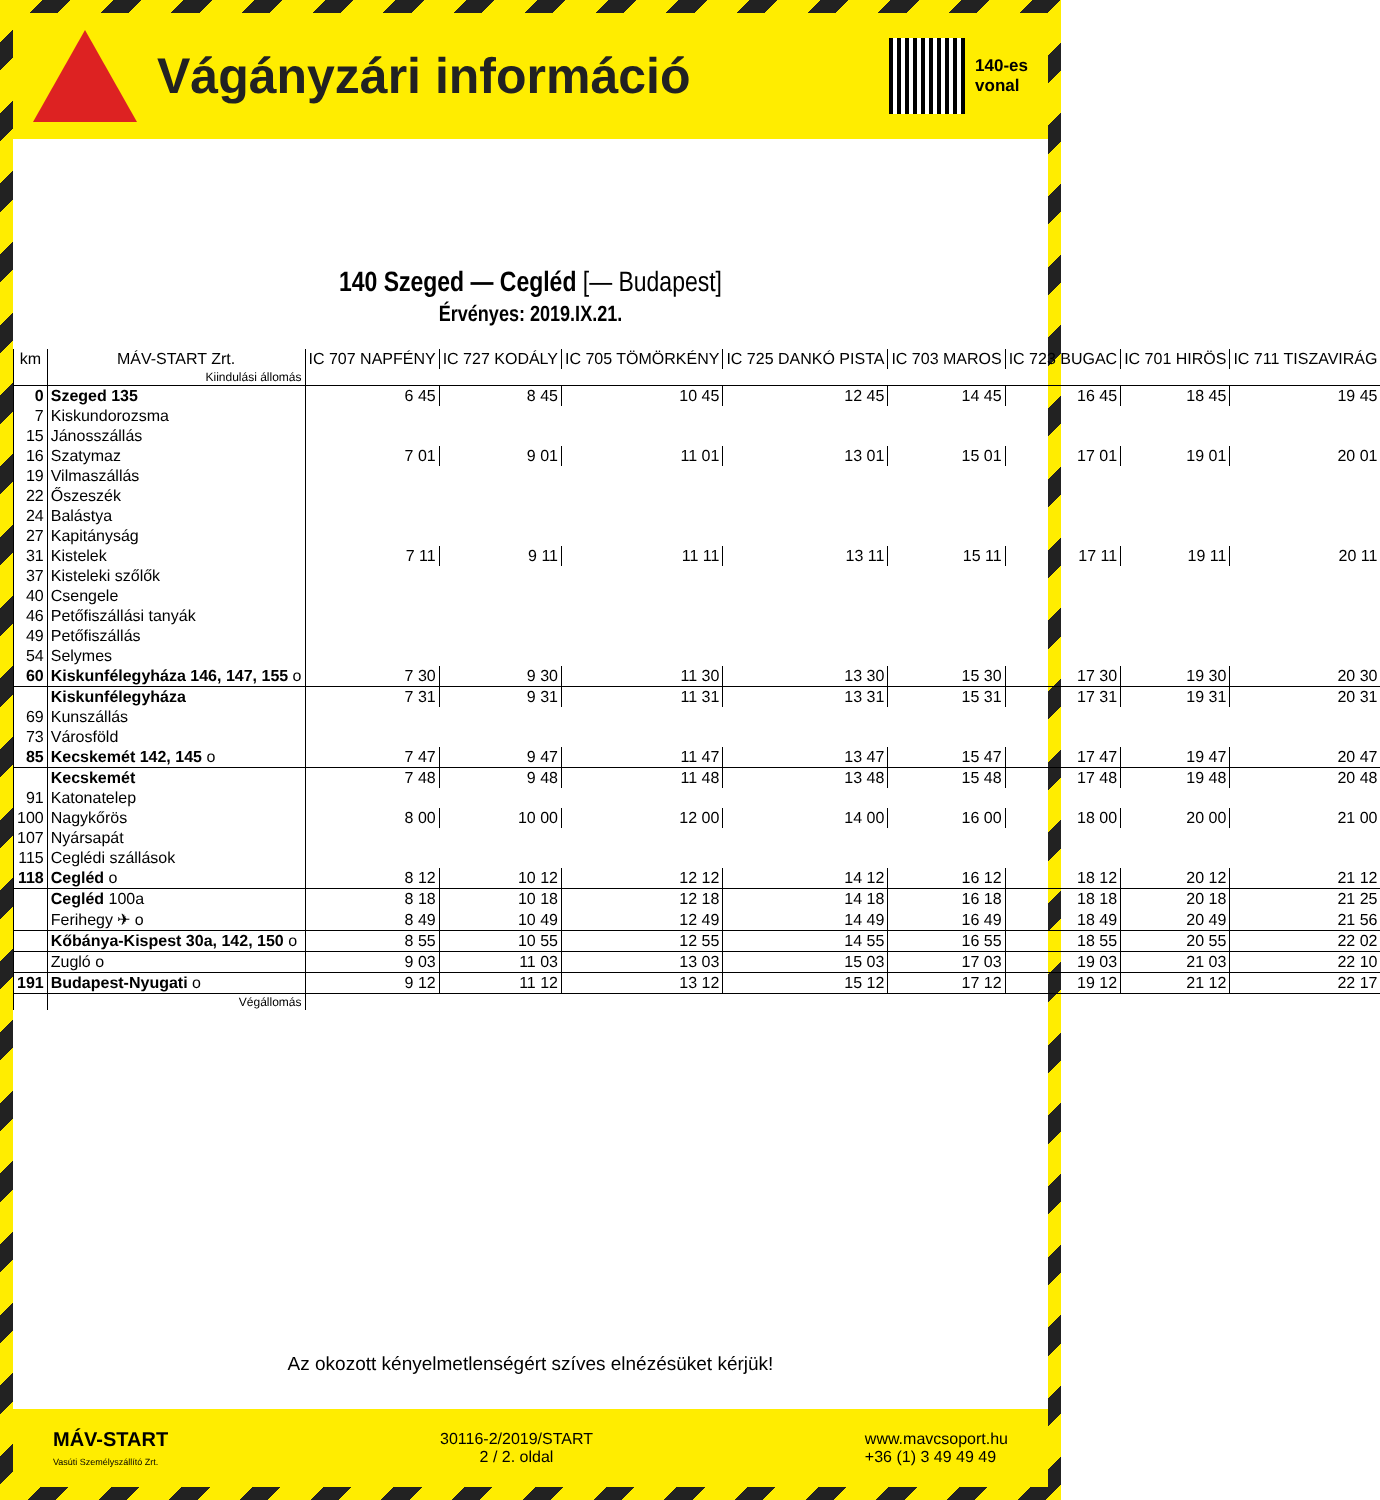Vágányzári információ
140-es
vonal
140 Szeged — Cegléd [— Budapest]
Érvényes: 2019.IX.21.
| km | MÁV-START Zrt. | IC 707 NAPFÉNY | IC 727 KODÁLY | IC 705 TÖMÖRKÉNY | IC 725 DANKÓ PISTA | IC 703 MAROS | IC 723 BUGAC | IC 701 HIRÖS | IC 711 TISZAVIRÁG |
| --- | --- | --- | --- | --- | --- | --- | --- | --- | --- |
| | Kiindulási állomás | | | | | | | | |
| 0 | Szeged 135 | 6 45 | 8 45 | 10 45 | 12 45 | 14 45 | 16 45 | 18 45 | 19 45 |
| 7 | Kiskundorozsma | | | | | | | | |
| 15 | Jánosszállás | | | | | | | | |
| 16 | Szatymaz | 7 01 | 9 01 | 11 01 | 13 01 | 15 01 | 17 01 | 19 01 | 20 01 |
| 19 | Vilmaszállás | | | | | | | | |
| 22 | Őszeszék | | | | | | | | |
| 24 | Balástya | | | | | | | | |
| 27 | Kapitányság | | | | | | | | |
| 31 | Kistelek | 7 11 | 9 11 | 11 11 | 13 11 | 15 11 | 17 11 | 19 11 | 20 11 |
| 37 | Kisteleki szőlők | | | | | | | | |
| 40 | Csengele | | | | | | | | |
| 46 | Petőfiszállási tanyák | | | | | | | | |
| 49 | Petőfiszállás | | | | | | | | |
| 54 | Selymes | | | | | | | | |
| 60 | Kiskunfélegyháza 146, 147, 155 o | 7 30 | 9 30 | 11 30 | 13 30 | 15 30 | 17 30 | 19 30 | 20 30 |
| | Kiskunfélegyháza | 7 31 | 9 31 | 11 31 | 13 31 | 15 31 | 17 31 | 19 31 | 20 31 |
| 69 | Kunszállás | | | | | | | | |
| 73 | Városföld | | | | | | | | |
| 85 | Kecskemét 142, 145 o | 7 47 | 9 47 | 11 47 | 13 47 | 15 47 | 17 47 | 19 47 | 20 47 |
| | Kecskemét | 7 48 | 9 48 | 11 48 | 13 48 | 15 48 | 17 48 | 19 48 | 20 48 |
| 91 | Katonatelep | | | | | | | | |
| 100 | Nagykőrös | 8 00 | 10 00 | 12 00 | 14 00 | 16 00 | 18 00 | 20 00 | 21 00 |
| 107 | Nyársapát | | | | | | | | |
| 115 | Ceglédi szállások | | | | | | | | |
| 118 | Cegléd o | 8 12 | 10 12 | 12 12 | 14 12 | 16 12 | 18 12 | 20 12 | 21 12 |
| | Cegléd 100a | 8 18 | 10 18 | 12 18 | 14 18 | 16 18 | 18 18 | 20 18 | 21 25 |
| | Ferihegy ✈ o | 8 49 | 10 49 | 12 49 | 14 49 | 16 49 | 18 49 | 20 49 | 21 56 |
| | Kőbánya-Kispest 30a, 142, 150 o | 8 55 | 10 55 | 12 55 | 14 55 | 16 55 | 18 55 | 20 55 | 22 02 |
| | Zugló o | 9 03 | 11 03 | 13 03 | 15 03 | 17 03 | 19 03 | 21 03 | 22 10 |
| 191 | Budapest-Nyugati o | 9 12 | 11 12 | 13 12 | 15 12 | 17 12 | 19 12 | 21 12 | 22 17 |
| | Végállomás | | | | | | | | |
Az okozott kényelmetlenségért szíves elnézésüket kérjük!
MÁV-START
Vasúti Személyszállító Zrt.
30116-2/2019/START
2 / 2. oldal
www.mavcsoport.hu
+36 (1) 3 49 49 49